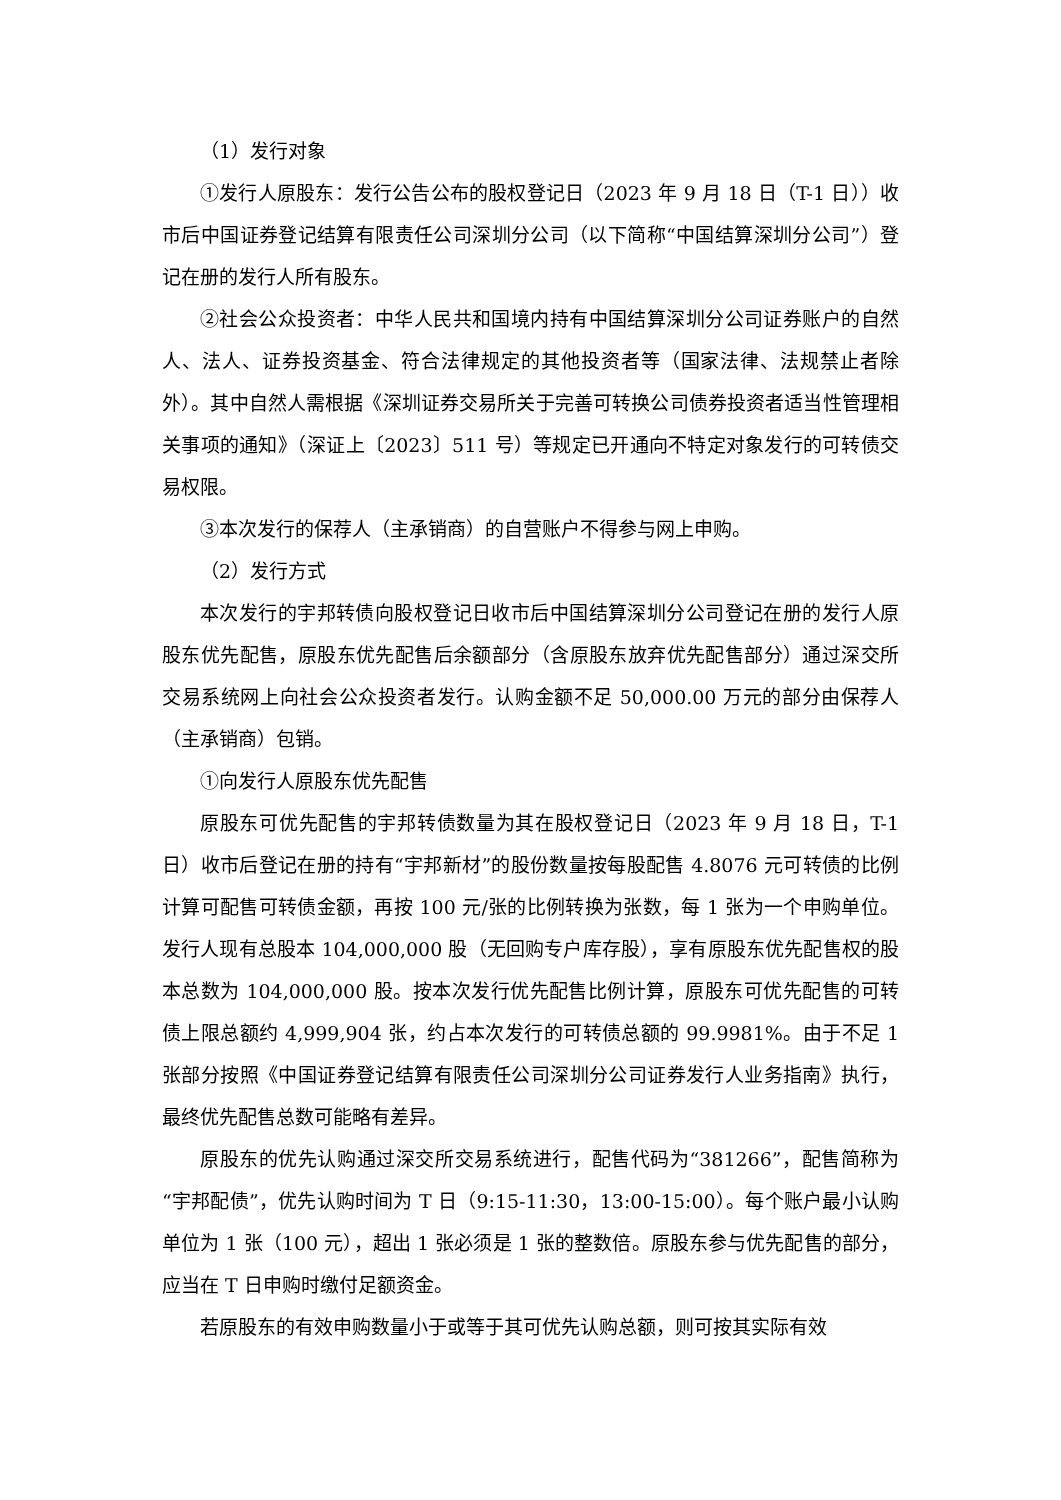（1）发行对象
①发行人原股东：发行公告公布的股权登记日（2023 年 9 月 18 日（T-1 日））收市后中国证券登记结算有限责任公司深圳分公司（以下简称“中国结算深圳分公司”）登记在册的发行人所有股东。
②社会公众投资者：中华人民共和国境内持有中国结算深圳分公司证券账户的自然人、法人、证券投资基金、符合法律规定的其他投资者等（国家法律、法规禁止者除外）。其中自然人需根据《深圳证券交易所关于完善可转换公司债券投资者适当性管理相关事项的通知》（深证上〔2023〕511 号）等规定已开通向不特定对象发行的可转债交易权限。
③本次发行的保荐人（主承销商）的自营账户不得参与网上申购。
（2）发行方式
本次发行的宇邦转债向股权登记日收市后中国结算深圳分公司登记在册的发行人原股东优先配售，原股东优先配售后余额部分（含原股东放弃优先配售部分）通过深交所交易系统网上向社会公众投资者发行。认购金额不足 50,000.00 万元的部分由保荐人（主承销商）包销。
①向发行人原股东优先配售
原股东可优先配售的宇邦转债数量为其在股权登记日（2023 年 9 月 18 日，T-1 日）收市后登记在册的持有“宇邦新材”的股份数量按每股配售 4.8076 元可转债的比例计算可配售可转债金额，再按 100 元/张的比例转换为张数，每 1 张为一个申购单位。发行人现有总股本 104,000,000 股（无回购专户库存股），享有原股东优先配售权的股本总数为 104,000,000 股。按本次发行优先配售比例计算，原股东可优先配售的可转债上限总额约 4,999,904 张，约占本次发行的可转债总额的 99.9981%。由于不足 1 张部分按照《中国证券登记结算有限责任公司深圳分公司证券发行人业务指南》执行，最终优先配售总数可能略有差异。
原股东的优先认购通过深交所交易系统进行，配售代码为“381266”，配售简称为“宇邦配债”，优先认购时间为 T 日（9:15-11:30，13:00-15:00）。每个账户最小认购单位为 1 张（100 元），超出 1 张必须是 1 张的整数倍。原股东参与优先配售的部分，应当在 T 日申购时缴付足额资金。
若原股东的有效申购数量小于或等于其可优先认购总额，则可按其实际有效